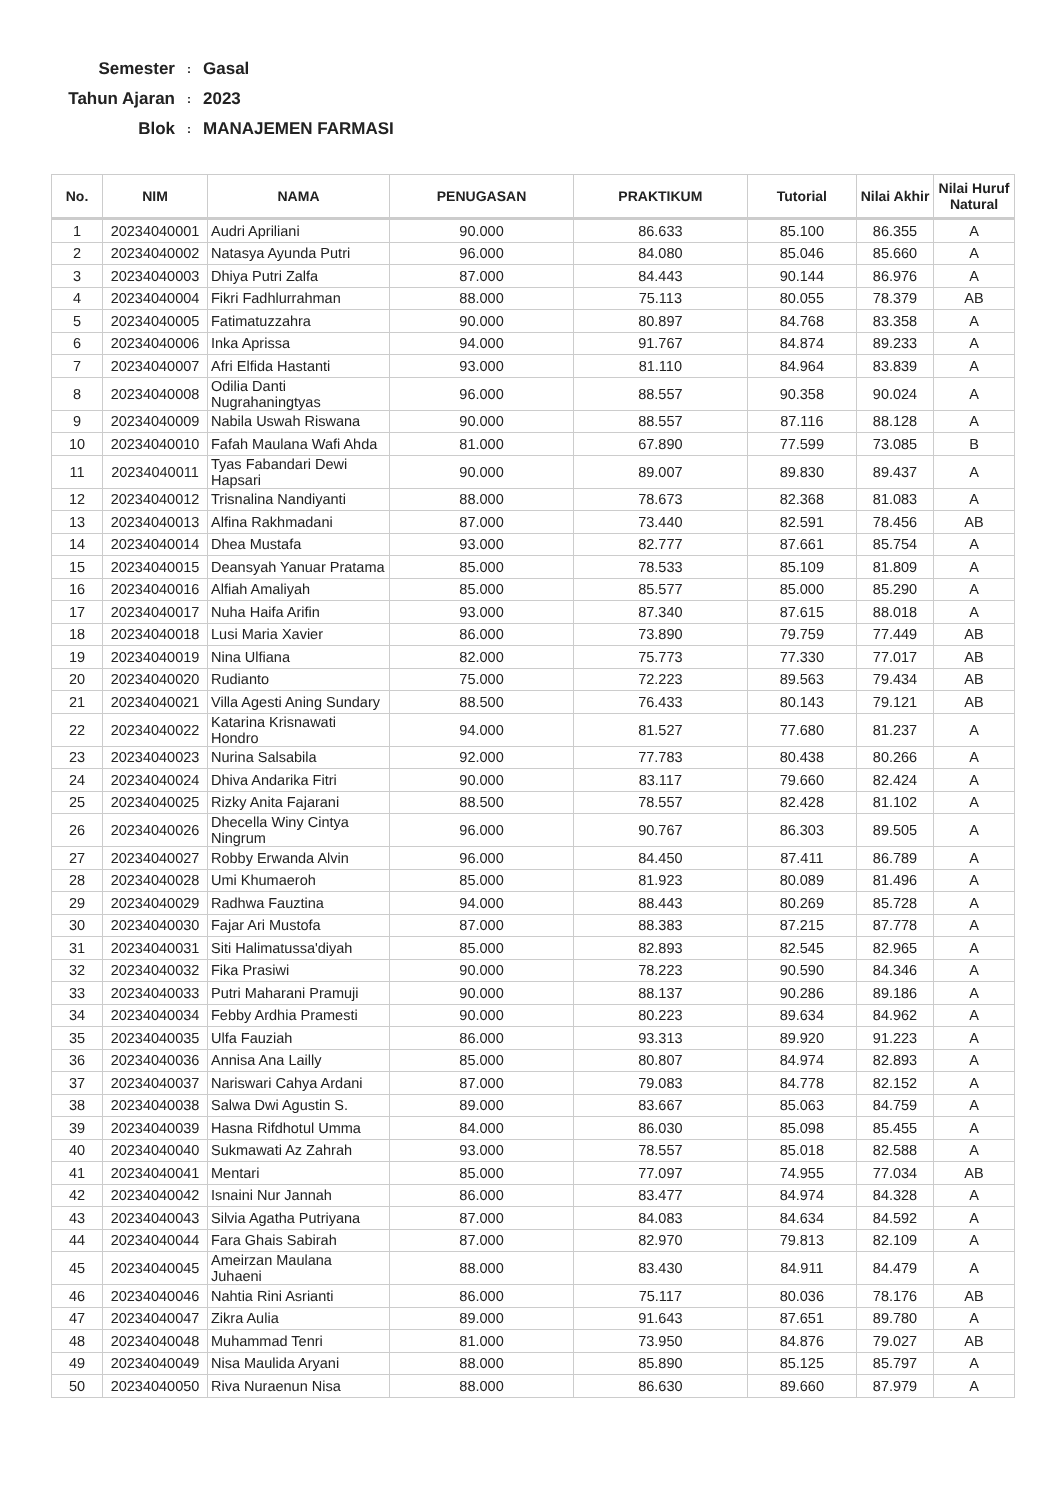Semester: Gasal
Tahun Ajaran: 2023
Blok: MANAJEMEN FARMASI
| No. | NIM | NAMA | PENUGASAN | PRAKTIKUM | Tutorial | Nilai Akhir | Nilai Huruf Natural |
| --- | --- | --- | --- | --- | --- | --- | --- |
| 1 | 20234040001 | Audri Apriliani | 90.000 | 86.633 | 85.100 | 86.355 | A |
| 2 | 20234040002 | Natasya Ayunda Putri | 96.000 | 84.080 | 85.046 | 85.660 | A |
| 3 | 20234040003 | Dhiya Putri Zalfa | 87.000 | 84.443 | 90.144 | 86.976 | A |
| 4 | 20234040004 | Fikri Fadhlurrahman | 88.000 | 75.113 | 80.055 | 78.379 | AB |
| 5 | 20234040005 | Fatimatuzzahra | 90.000 | 80.897 | 84.768 | 83.358 | A |
| 6 | 20234040006 | Inka Aprissa | 94.000 | 91.767 | 84.874 | 89.233 | A |
| 7 | 20234040007 | Afri Elfida Hastanti | 93.000 | 81.110 | 84.964 | 83.839 | A |
| 8 | 20234040008 | Odilia Danti Nugrahaningtyas | 96.000 | 88.557 | 90.358 | 90.024 | A |
| 9 | 20234040009 | Nabila Uswah Riswana | 90.000 | 88.557 | 87.116 | 88.128 | A |
| 10 | 20234040010 | Fafah Maulana Wafi Ahda | 81.000 | 67.890 | 77.599 | 73.085 | B |
| 11 | 20234040011 | Tyas Fabandari Dewi Hapsari | 90.000 | 89.007 | 89.830 | 89.437 | A |
| 12 | 20234040012 | Trisnalina Nandiyanti | 88.000 | 78.673 | 82.368 | 81.083 | A |
| 13 | 20234040013 | Alfina Rakhmadani | 87.000 | 73.440 | 82.591 | 78.456 | AB |
| 14 | 20234040014 | Dhea Mustafa | 93.000 | 82.777 | 87.661 | 85.754 | A |
| 15 | 20234040015 | Deansyah Yanuar Pratama | 85.000 | 78.533 | 85.109 | 81.809 | A |
| 16 | 20234040016 | Alfiah Amaliyah | 85.000 | 85.577 | 85.000 | 85.290 | A |
| 17 | 20234040017 | Nuha Haifa Arifin | 93.000 | 87.340 | 87.615 | 88.018 | A |
| 18 | 20234040018 | Lusi Maria Xavier | 86.000 | 73.890 | 79.759 | 77.449 | AB |
| 19 | 20234040019 | Nina Ulfiana | 82.000 | 75.773 | 77.330 | 77.017 | AB |
| 20 | 20234040020 | Rudianto | 75.000 | 72.223 | 89.563 | 79.434 | AB |
| 21 | 20234040021 | Villa Agesti Aning Sundary | 88.500 | 76.433 | 80.143 | 79.121 | AB |
| 22 | 20234040022 | Katarina Krisnawati Hondro | 94.000 | 81.527 | 77.680 | 81.237 | A |
| 23 | 20234040023 | Nurina Salsabila | 92.000 | 77.783 | 80.438 | 80.266 | A |
| 24 | 20234040024 | Dhiva Andarika Fitri | 90.000 | 83.117 | 79.660 | 82.424 | A |
| 25 | 20234040025 | Rizky Anita Fajarani | 88.500 | 78.557 | 82.428 | 81.102 | A |
| 26 | 20234040026 | Dhecella Winy Cintya Ningrum | 96.000 | 90.767 | 86.303 | 89.505 | A |
| 27 | 20234040027 | Robby Erwanda Alvin | 96.000 | 84.450 | 87.411 | 86.789 | A |
| 28 | 20234040028 | Umi Khumaeroh | 85.000 | 81.923 | 80.089 | 81.496 | A |
| 29 | 20234040029 | Radhwa Fauztina | 94.000 | 88.443 | 80.269 | 85.728 | A |
| 30 | 20234040030 | Fajar Ari Mustofa | 87.000 | 88.383 | 87.215 | 87.778 | A |
| 31 | 20234040031 | Siti Halimatussa'diyah | 85.000 | 82.893 | 82.545 | 82.965 | A |
| 32 | 20234040032 | Fika Prasiwi | 90.000 | 78.223 | 90.590 | 84.346 | A |
| 33 | 20234040033 | Putri Maharani Pramuji | 90.000 | 88.137 | 90.286 | 89.186 | A |
| 34 | 20234040034 | Febby Ardhia Pramesti | 90.000 | 80.223 | 89.634 | 84.962 | A |
| 35 | 20234040035 | Ulfa Fauziah | 86.000 | 93.313 | 89.920 | 91.223 | A |
| 36 | 20234040036 | Annisa Ana Lailly | 85.000 | 80.807 | 84.974 | 82.893 | A |
| 37 | 20234040037 | Nariswari Cahya Ardani | 87.000 | 79.083 | 84.778 | 82.152 | A |
| 38 | 20234040038 | Salwa Dwi Agustin S. | 89.000 | 83.667 | 85.063 | 84.759 | A |
| 39 | 20234040039 | Hasna Rifdhotul Umma | 84.000 | 86.030 | 85.098 | 85.455 | A |
| 40 | 20234040040 | Sukmawati Az Zahrah | 93.000 | 78.557 | 85.018 | 82.588 | A |
| 41 | 20234040041 | Mentari | 85.000 | 77.097 | 74.955 | 77.034 | AB |
| 42 | 20234040042 | Isnaini Nur Jannah | 86.000 | 83.477 | 84.974 | 84.328 | A |
| 43 | 20234040043 | Silvia Agatha Putriyana | 87.000 | 84.083 | 84.634 | 84.592 | A |
| 44 | 20234040044 | Fara Ghais Sabirah | 87.000 | 82.970 | 79.813 | 82.109 | A |
| 45 | 20234040045 | Ameirzan Maulana Juhaeni | 88.000 | 83.430 | 84.911 | 84.479 | A |
| 46 | 20234040046 | Nahtia Rini Asrianti | 86.000 | 75.117 | 80.036 | 78.176 | AB |
| 47 | 20234040047 | Zikra Aulia | 89.000 | 91.643 | 87.651 | 89.780 | A |
| 48 | 20234040048 | Muhammad Tenri | 81.000 | 73.950 | 84.876 | 79.027 | AB |
| 49 | 20234040049 | Nisa Maulida Aryani | 88.000 | 85.890 | 85.125 | 85.797 | A |
| 50 | 20234040050 | Riva Nuraenun Nisa | 88.000 | 86.630 | 89.660 | 87.979 | A |